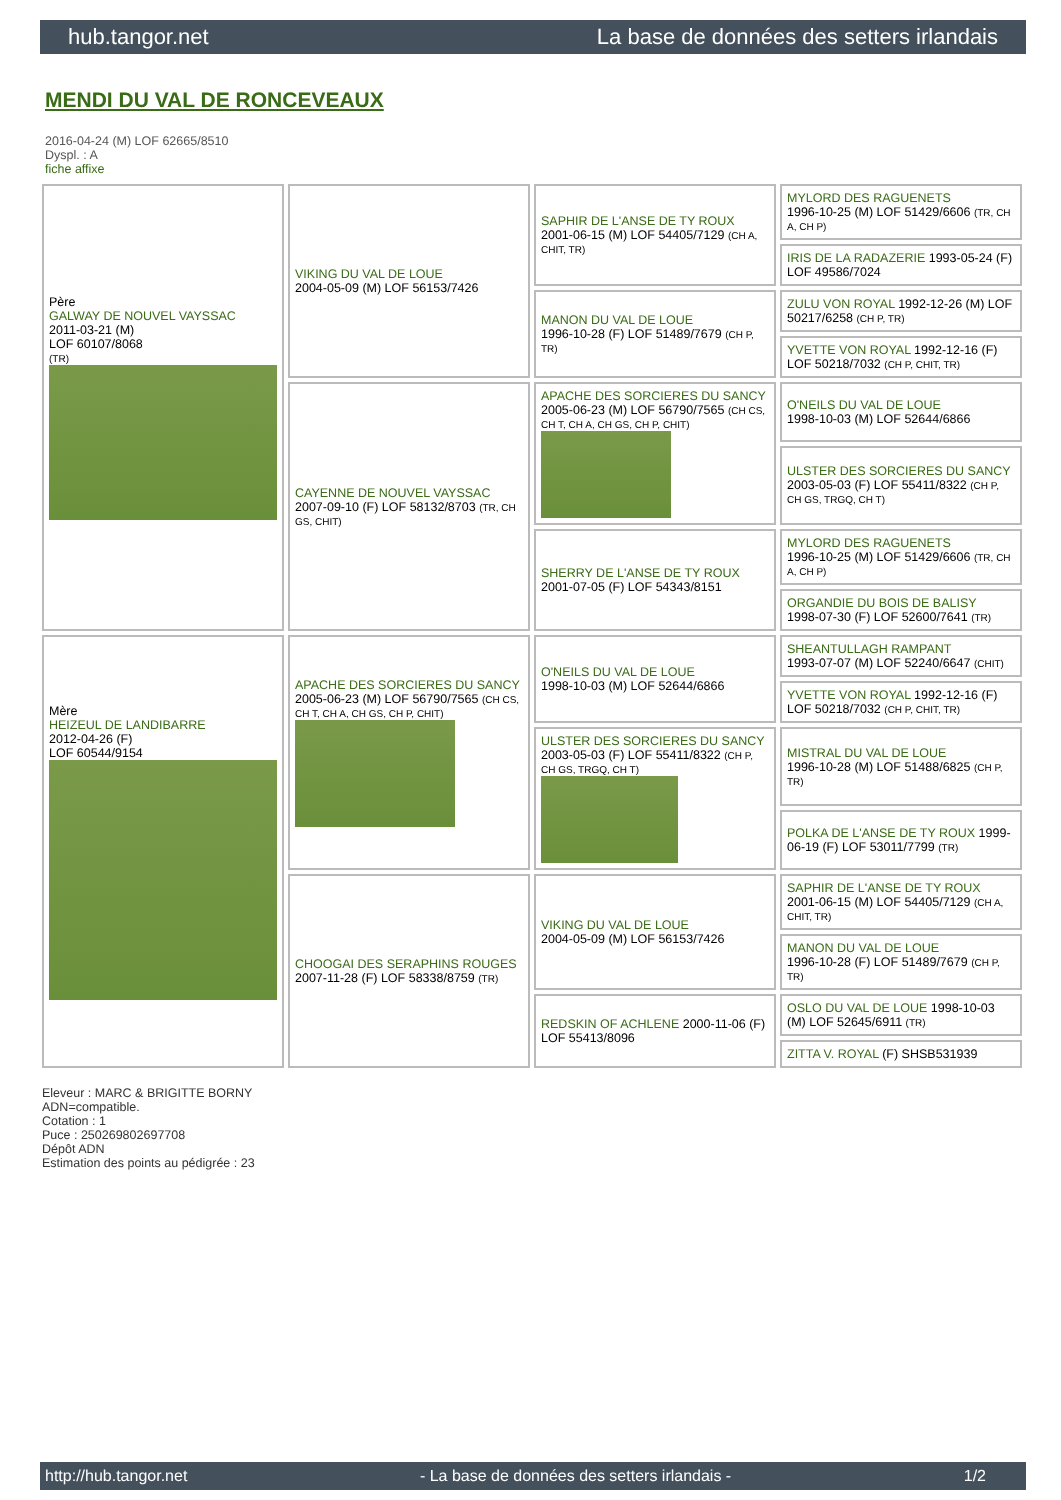hub.tangor.net La base de données des setters irlandais
MENDI DU VAL DE RONCEVEAUX
2016-04-24 (M) LOF 62665/8510
Dyspl. : A
fiche affixe
| Père GALWAY DE NOUVEL VAYSSAC 2011-03-21 (M) LOF 60107/8068 (TR) | VIKING DU VAL DE LOUE 2004-05-09 (M) LOF 56153/7426 | SAPHIR DE L'ANSE DE TY ROUX 2001-06-15 (M) LOF 54405/7129 (CH A, CHIT, TR) | MYLORD DES RAGUENETS 1996-10-25 (M) LOF 51429/6606 (TR, CH A, CH P) |
| | | | IRIS DE LA RADAZERIE 1993-05-24 (F) LOF 49586/7024 |
| | | MANON DU VAL DE LOUE 1996-10-28 (F) LOF 51489/7679 (CH P, TR) | ZULU VON ROYAL 1992-12-26 (M) LOF 50217/6258 (CH P, TR) |
| | | | YVETTE VON ROYAL 1992-12-16 (F) LOF 50218/7032 (CH P, CHIT, TR) |
| | CAYENNE DE NOUVEL VAYSSAC 2007-09-10 (F) LOF 58132/8703 (TR, CH GS, CHIT) | APACHE DES SORCIERES DU SANCY 2005-06-23 (M) LOF 56790/7565 (CH CS, CH T, CH A, CH GS, CH P, CHIT) | O'NEILS DU VAL DE LOUE 1998-10-03 (M) LOF 52644/6866 |
| | | | ULSTER DES SORCIERES DU SANCY 2003-05-03 (F) LOF 55411/8322 (CH P, CH GS, TRGQ, CH T) |
| | | SHERRY DE L'ANSE DE TY ROUX 2001-07-05 (F) LOF 54343/8151 | MYLORD DES RAGUENETS 1996-10-25 (M) LOF 51429/6606 (TR, CH A, CH P) |
| | | | ORGANDIE DU BOIS DE BALISY 1998-07-30 (F) LOF 52600/7641 (TR) |
| Mère HEIZEUL DE LANDIBARRE 2012-04-26 (F) LOF 60544/9154 | APACHE DES SORCIERES DU SANCY 2005-06-23 (M) LOF 56790/7565 (CH CS, CH T, CH A, CH GS, CH P, CHIT) | O'NEILS DU VAL DE LOUE 1998-10-03 (M) LOF 52644/6866 | SHEANTULLAGH RAMPANT 1993-07-07 (M) LOF 52240/6647 (CHIT) |
| | | | YVETTE VON ROYAL 1992-12-16 (F) LOF 50218/7032 (CH P, CHIT, TR) |
| | | ULSTER DES SORCIERES DU SANCY 2003-05-03 (F) LOF 55411/8322 (CH P, CH GS, TRGQ, CH T) | MISTRAL DU VAL DE LOUE 1996-10-28 (M) LOF 51488/6825 (CH P, TR) |
| | | | POLKA DE L'ANSE DE TY ROUX 1999-06-19 (F) LOF 53011/7799 (TR) |
| | CHOOGAI DES SERAPHINS ROUGES 2007-11-28 (F) LOF 58338/8759 (TR) | VIKING DU VAL DE LOUE 2004-05-09 (M) LOF 56153/7426 | SAPHIR DE L'ANSE DE TY ROUX 2001-06-15 (M) LOF 54405/7129 (CH A, CHIT, TR) |
| | | | MANON DU VAL DE LOUE 1996-10-28 (F) LOF 51489/7679 (CH P, TR) |
| | | REDSKIN OF ACHLENE 2000-11-06 (F) LOF 55413/8096 | OSLO DU VAL DE LOUE 1998-10-03 (M) LOF 52645/6911 (TR) |
| | | | ZITTA V. ROYAL (F) SHSB531939 |
Eleveur : MARC & BRIGITTE BORNY
ADN=compatible.
Cotation : 1
Puce : 250269802697708
Dépôt ADN
Estimation des points au pédigrée : 23
http://hub.tangor.net - La base de données des setters irlandais - 1/2